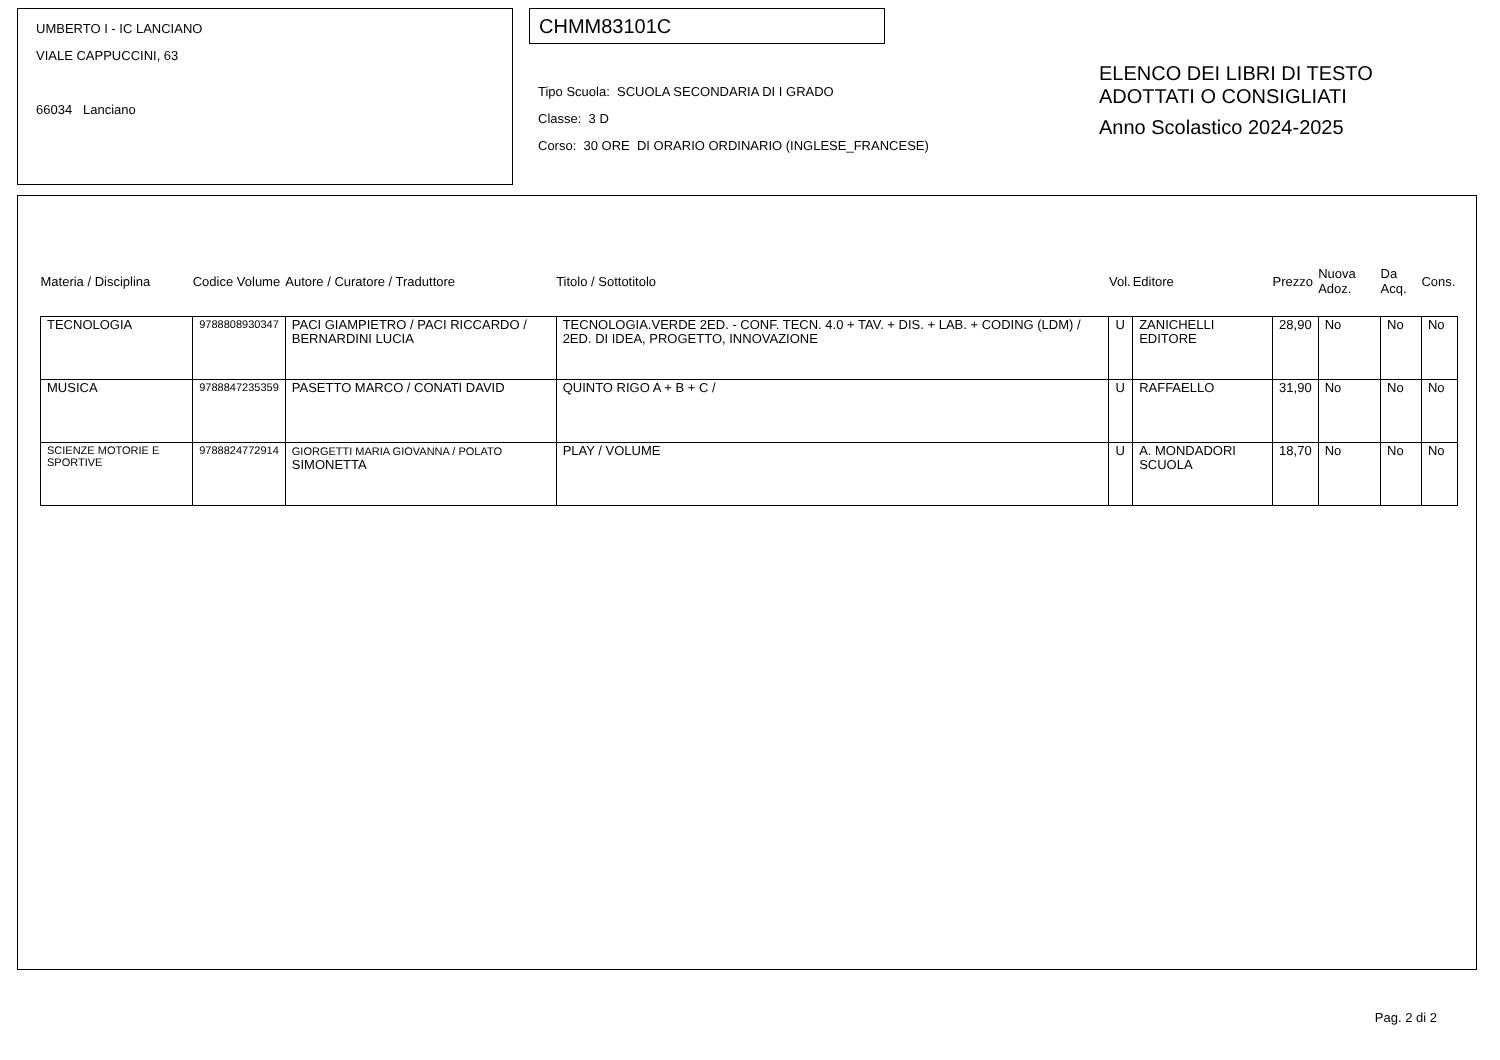UMBERTO I - IC LANCIANO
VIALE CAPPUCCINI, 63
66034 Lanciano
CHMM83101C
Tipo Scuola: SCUOLA SECONDARIA DI I GRADO
Classe: 3 D
Corso: 30 ORE DI ORARIO ORDINARIO (INGLESE_FRANCESE)
ELENCO DEI LIBRI DI TESTO
ADOTTATI O CONSIGLIATI
Anno Scolastico 2024-2025
| Materia / Disciplina | Codice Volume | Autore / Curatore / Traduttore | Titolo / Sottotitolo | Vol. | Editore | Prezzo | Nuova Adoz. | Da Acq. | Cons. |
| --- | --- | --- | --- | --- | --- | --- | --- | --- | --- |
| TECNOLOGIA | 9788808930347 | PACI GIAMPIETRO / PACI RICCARDO / BERNARDINI LUCIA | TECNOLOGIA.VERDE 2ED. - CONF. TECN. 4.0 + TAV. + DIS. + LAB. + CODING (LDM) / 2ED. DI IDEA, PROGETTO, INNOVAZIONE | U | ZANICHELLI EDITORE | 28,90 | No | No | No |
| MUSICA | 9788847235359 | PASETTO MARCO / CONATI DAVID | QUINTO RIGO A + B + C / | U | RAFFAELLO | 31,90 | No | No | No |
| SCIENZE MOTORIE E SPORTIVE | 9788824772914 | GIORGETTI MARIA GIOVANNA / POLATO SIMONETTA | PLAY / VOLUME | U | A. MONDADORI SCUOLA | 18,70 | No | No | No |
Pag. 2 di 2